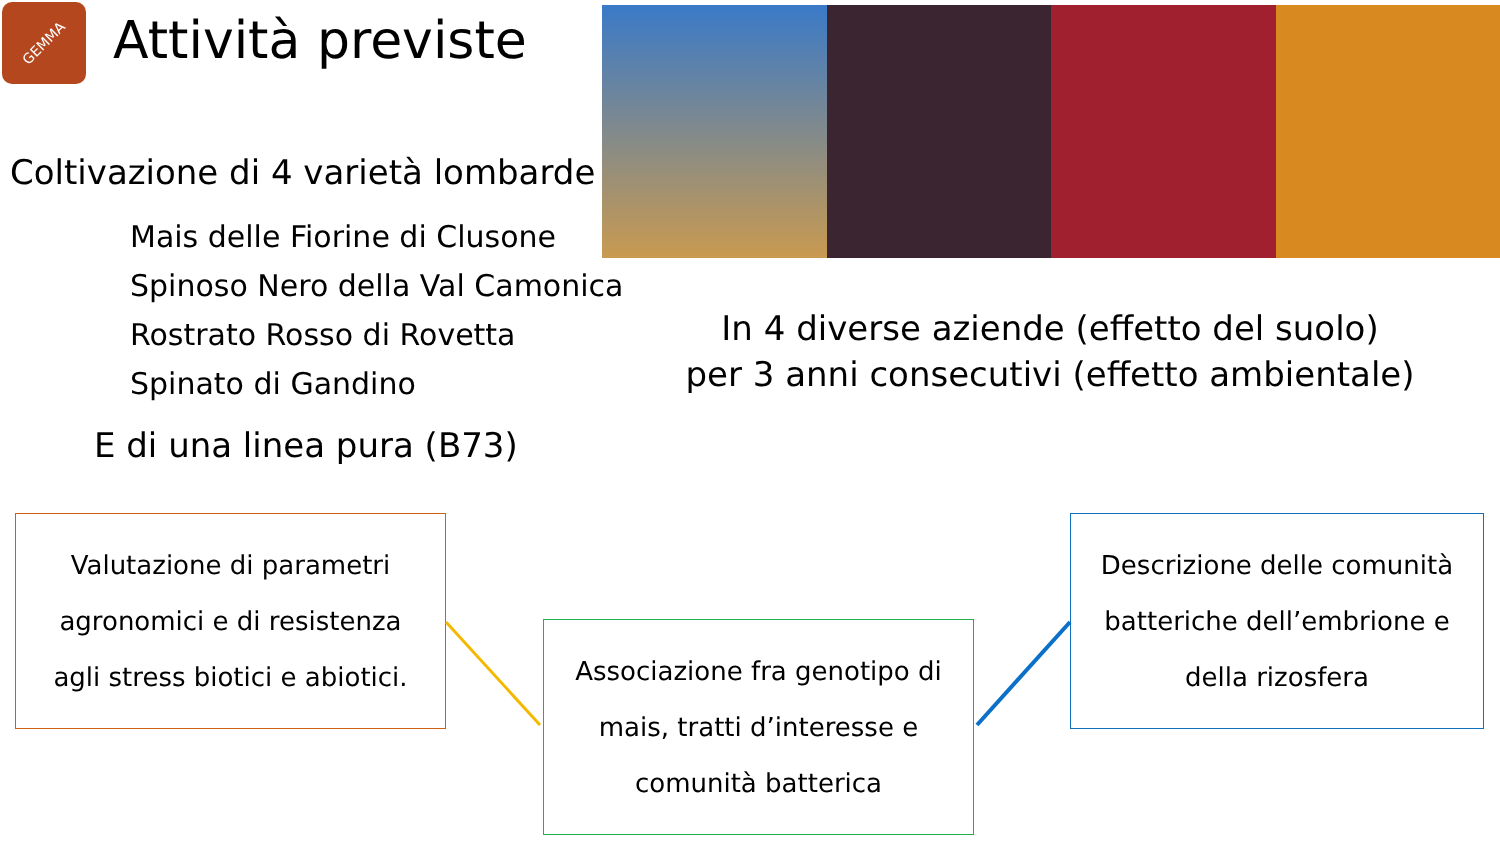GEMMA Attività previste
Coltivazione di 4 varietà lombarde
Mais delle Fiorine di Clusone
Spinoso Nero della Val Camonica
Rostrato Rosso di Rovetta
Spinato di Gandino
E di una linea pura (B73)
In 4 diverse aziende (effetto del suolo)
per 3 anni consecutivi (effetto ambientale)
Valutazione di parametri
agronomici e di resistenza
agli stress biotici e abiotici.
Associazione fra genotipo di
mais, tratti d’interesse e
comunità batterica
Descrizione delle comunità
batteriche dell’embrione e
della rizosfera